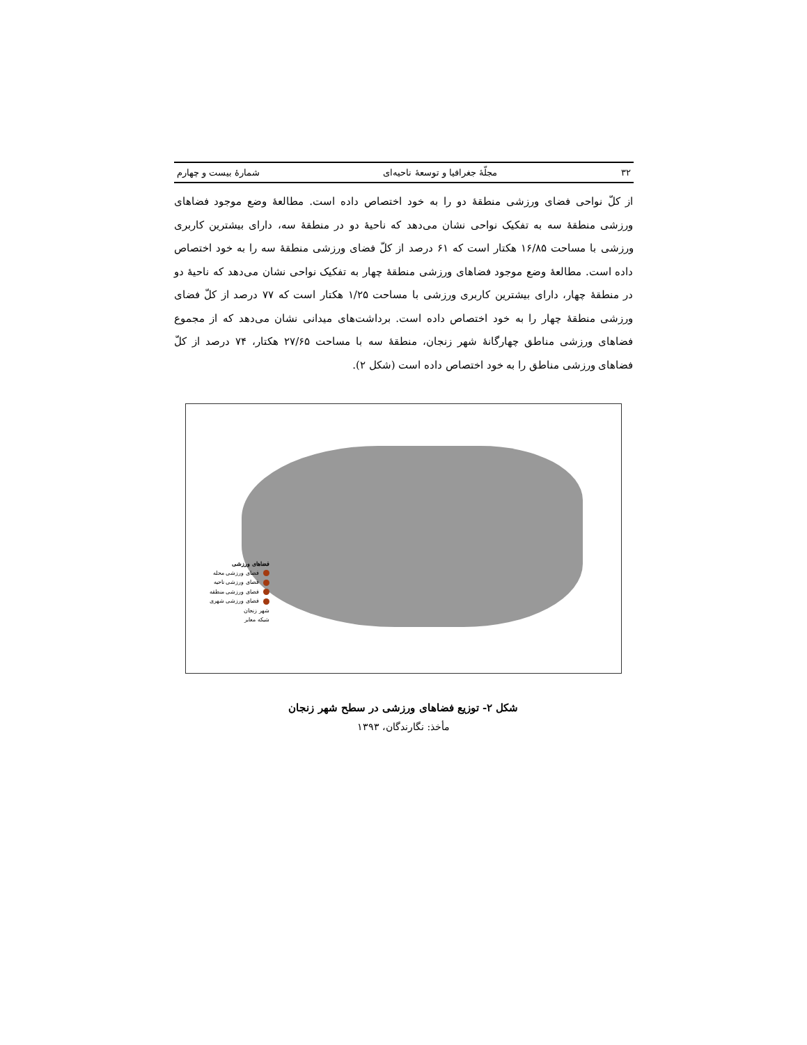۳۲ مجلّهٔ جغرافیا و توسعهٔ ناحیه‌ای شمارهٔ بیست و چهارم
از کلّ نواحی فضای ورزشی منطقهٔ دو را به خود اختصاص داده است. مطالعهٔ وضع موجود فضاهای ورزشی منطقهٔ سه به تفکیک نواحی نشان می‌دهد که ناحیهٔ دو در منطقهٔ سه، دارای بیشترین کاربری ورزشی با مساحت ۱۶/۸۵ هکتار است که ۶۱ درصد از کلّ فضای ورزشی منطقهٔ سه را به خود اختصاص داده است. مطالعهٔ وضع موجود فضاهای ورزشی منطقهٔ چهار به تفکیک نواحی نشان می‌دهد که ناحیهٔ دو در منطقهٔ چهار، دارای بیشترین کاربری ورزشی با مساحت ۱/۲۵ هکتار است که ۷۷ درصد از کلّ فضای ورزشی منطقهٔ چهار را به خود اختصاص داده است. برداشت‌های میدانی نشان می‌دهد که از مجموع فضاهای ورزشی مناطق چهارگانهٔ شهر زنجان، منطقهٔ سه با مساحت ۲۷/۶۵ هکتار، ۷۴ درصد از کلّ فضاهای ورزشی مناطق را به خود اختصاص داده است (شکل ۲).
فضاهای ورزشی
فضای ورزشی محله
فضای ورزشی ناحیه
فضای ورزشی منطقه
فضای ورزشی شهری
شهر زنجان
شبکه معابر
شکل ۲- توزیع فضاهای ورزشی در سطح شهر زنجان
مأخذ: نگارندگان، ۱۳۹۳